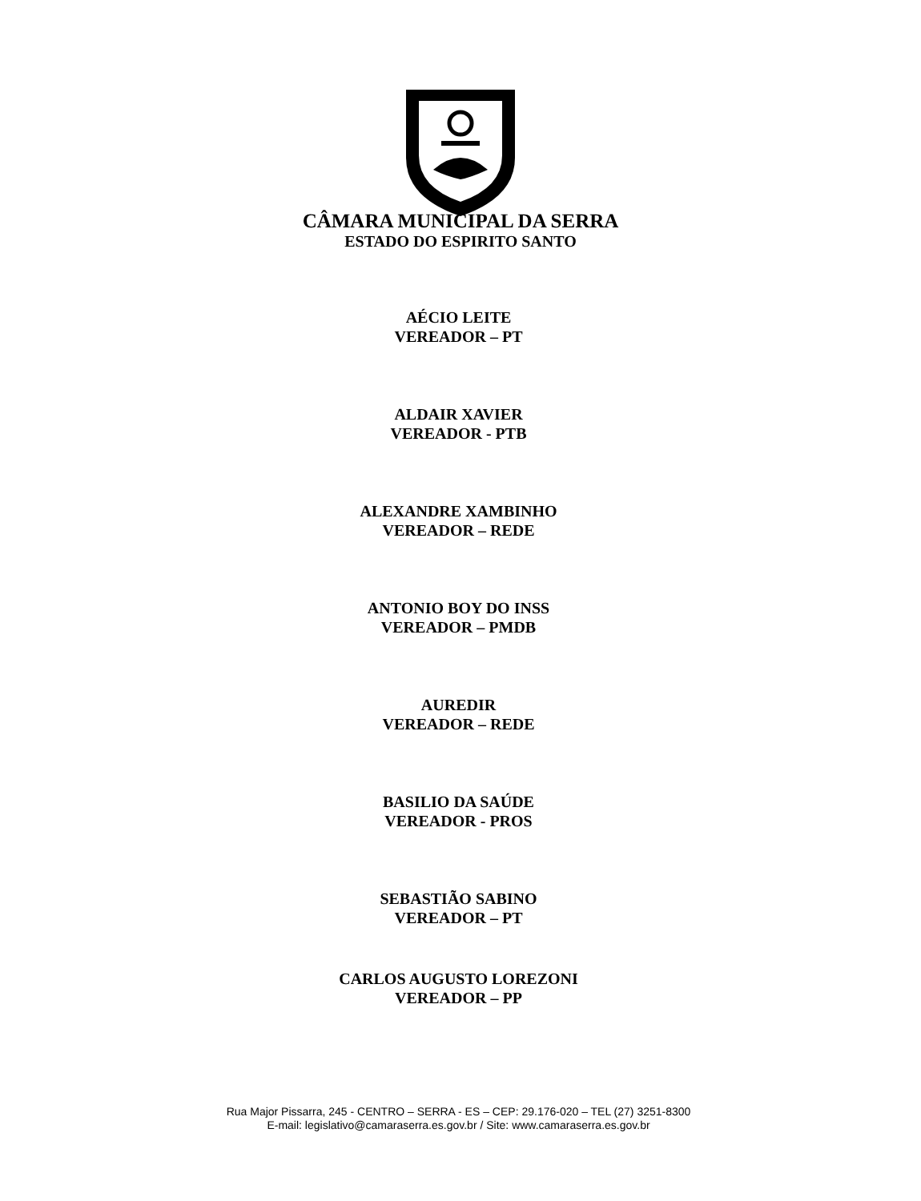CÂMARA MUNICIPAL DA SERRA
ESTADO DO ESPIRITO SANTO
AÉCIO LEITE
VEREADOR – PT
ALDAIR XAVIER
VEREADOR - PTB
ALEXANDRE XAMBINHO
VEREADOR – REDE
ANTONIO BOY DO INSS
VEREADOR – PMDB
AUREDIR
VEREADOR – REDE
BASILIO DA SAÚDE
VEREADOR - PROS
SEBASTIÃO SABINO
VEREADOR – PT
CARLOS AUGUSTO LOREZONI
VEREADOR – PP
Rua Major Pissarra, 245 - CENTRO – SERRA - ES – CEP: 29.176-020 – TEL (27) 3251-8300
E-mail: legislativo@camaraserra.es.gov.br / Site: www.camaraserra.es.gov.br